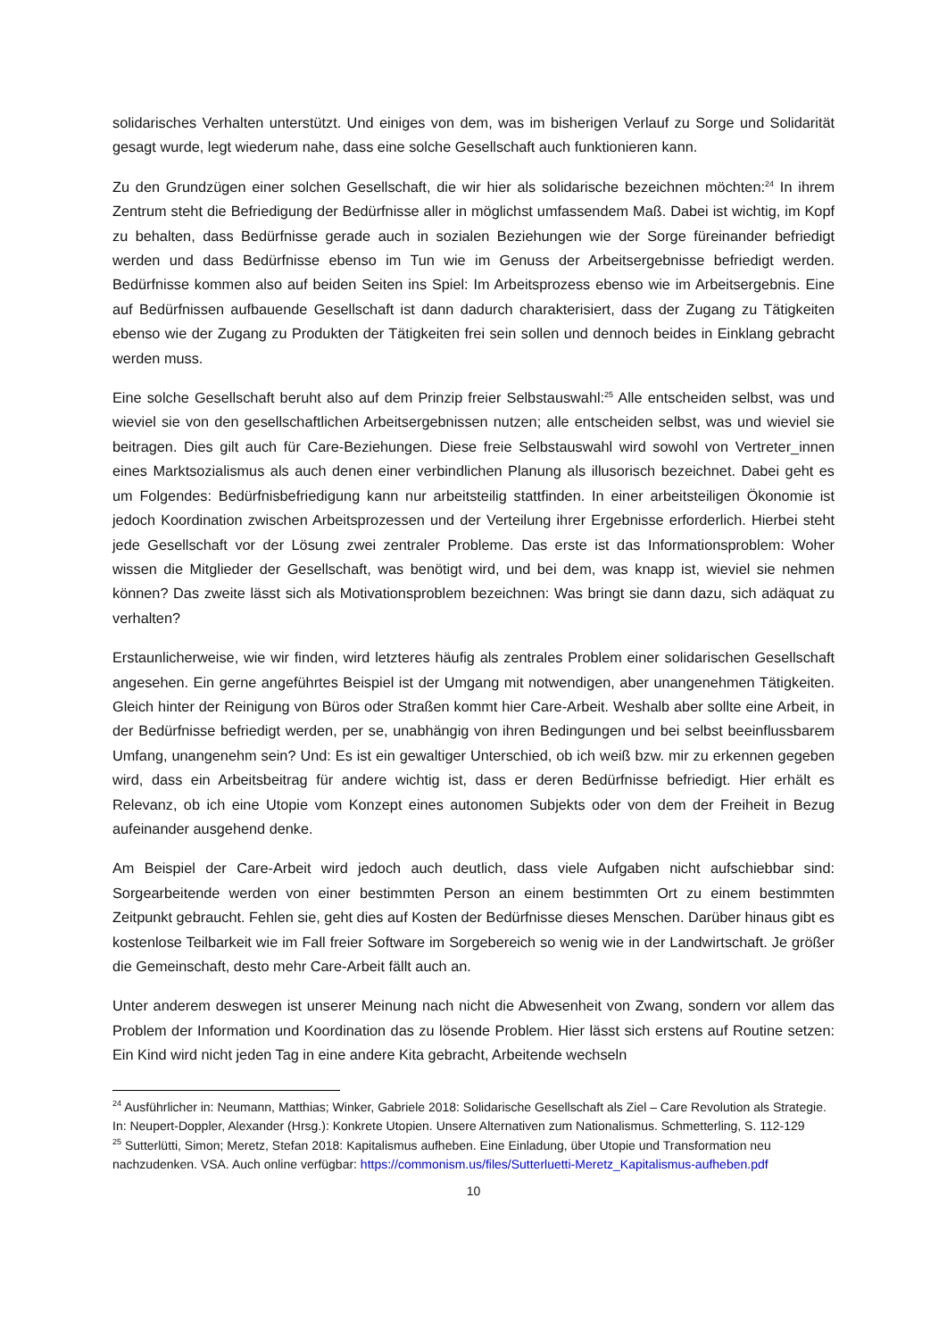solidarisches Verhalten unterstützt. Und einiges von dem, was im bisherigen Verlauf zu Sorge und Solidarität gesagt wurde, legt wiederum nahe, dass eine solche Gesellschaft auch funktionieren kann.
Zu den Grundzügen einer solchen Gesellschaft, die wir hier als solidarische bezeichnen möchten:<sup>24</sup> In ihrem Zentrum steht die Befriedigung der Bedürfnisse aller in möglichst umfassendem Maß. Dabei ist wichtig, im Kopf zu behalten, dass Bedürfnisse gerade auch in sozialen Beziehungen wie der Sorge füreinander befriedigt werden und dass Bedürfnisse ebenso im Tun wie im Genuss der Arbeitsergebnisse befriedigt werden. Bedürfnisse kommen also auf beiden Seiten ins Spiel: Im Arbeitsprozess ebenso wie im Arbeitsergebnis. Eine auf Bedürfnissen aufbauende Gesellschaft ist dann dadurch charakterisiert, dass der Zugang zu Tätigkeiten ebenso wie der Zugang zu Produkten der Tätigkeiten frei sein sollen und dennoch beides in Einklang gebracht werden muss.
Eine solche Gesellschaft beruht also auf dem Prinzip freier Selbstauswahl:<sup>25</sup> Alle entscheiden selbst, was und wieviel sie von den gesellschaftlichen Arbeitsergebnissen nutzen; alle entscheiden selbst, was und wieviel sie beitragen. Dies gilt auch für Care-Beziehungen. Diese freie Selbstauswahl wird sowohl von Vertreter_innen eines Marktsozialismus als auch denen einer verbindlichen Planung als illusorisch bezeichnet. Dabei geht es um Folgendes: Bedürfnisbefriedigung kann nur arbeitsteilig stattfinden. In einer arbeitsteiligen Ökonomie ist jedoch Koordination zwischen Arbeitsprozessen und der Verteilung ihrer Ergebnisse erforderlich. Hierbei steht jede Gesellschaft vor der Lösung zwei zentraler Probleme. Das erste ist das Informationsproblem: Woher wissen die Mitglieder der Gesellschaft, was benötigt wird, und bei dem, was knapp ist, wieviel sie nehmen können? Das zweite lässt sich als Motivationsproblem bezeichnen: Was bringt sie dann dazu, sich adäquat zu verhalten?
Erstaunlicherweise, wie wir finden, wird letzteres häufig als zentrales Problem einer solidarischen Gesellschaft angesehen. Ein gerne angeführtes Beispiel ist der Umgang mit notwendigen, aber unangenehmen Tätigkeiten. Gleich hinter der Reinigung von Büros oder Straßen kommt hier Care-Arbeit. Weshalb aber sollte eine Arbeit, in der Bedürfnisse befriedigt werden, per se, unabhängig von ihren Bedingungen und bei selbst beeinflussbarem Umfang, unangenehm sein? Und: Es ist ein gewaltiger Unterschied, ob ich weiß bzw. mir zu erkennen gegeben wird, dass ein Arbeitsbeitrag für andere wichtig ist, dass er deren Bedürfnisse befriedigt. Hier erhält es Relevanz, ob ich eine Utopie vom Konzept eines autonomen Subjekts oder von dem der Freiheit in Bezug aufeinander ausgehend denke.
Am Beispiel der Care-Arbeit wird jedoch auch deutlich, dass viele Aufgaben nicht aufschiebbar sind: Sorgearbeitende werden von einer bestimmten Person an einem bestimmten Ort zu einem bestimmten Zeitpunkt gebraucht. Fehlen sie, geht dies auf Kosten der Bedürfnisse dieses Menschen. Darüber hinaus gibt es kostenlose Teilbarkeit wie im Fall freier Software im Sorgebereich so wenig wie in der Landwirtschaft. Je größer die Gemeinschaft, desto mehr Care-Arbeit fällt auch an.
Unter anderem deswegen ist unserer Meinung nach nicht die Abwesenheit von Zwang, sondern vor allem das Problem der Information und Koordination das zu lösende Problem. Hier lässt sich erstens auf Routine setzen: Ein Kind wird nicht jeden Tag in eine andere Kita gebracht, Arbeitende wechseln
<sup>24</sup> Ausführlicher in: Neumann, Matthias; Winker, Gabriele 2018: Solidarische Gesellschaft als Ziel – Care Revolution als Strategie. In: Neupert-Doppler, Alexander (Hrsg.): Konkrete Utopien. Unsere Alternativen zum Nationalismus. Schmetterling, S. 112-129
<sup>25</sup> Sutterlütti, Simon; Meretz, Stefan 2018: Kapitalismus aufheben. Eine Einladung, über Utopie und Transformation neu nachzudenken. VSA. Auch online verfügbar: https://commonism.us/files/Sutterluetti-Meretz_Kapitalismus-aufheben.pdf
10